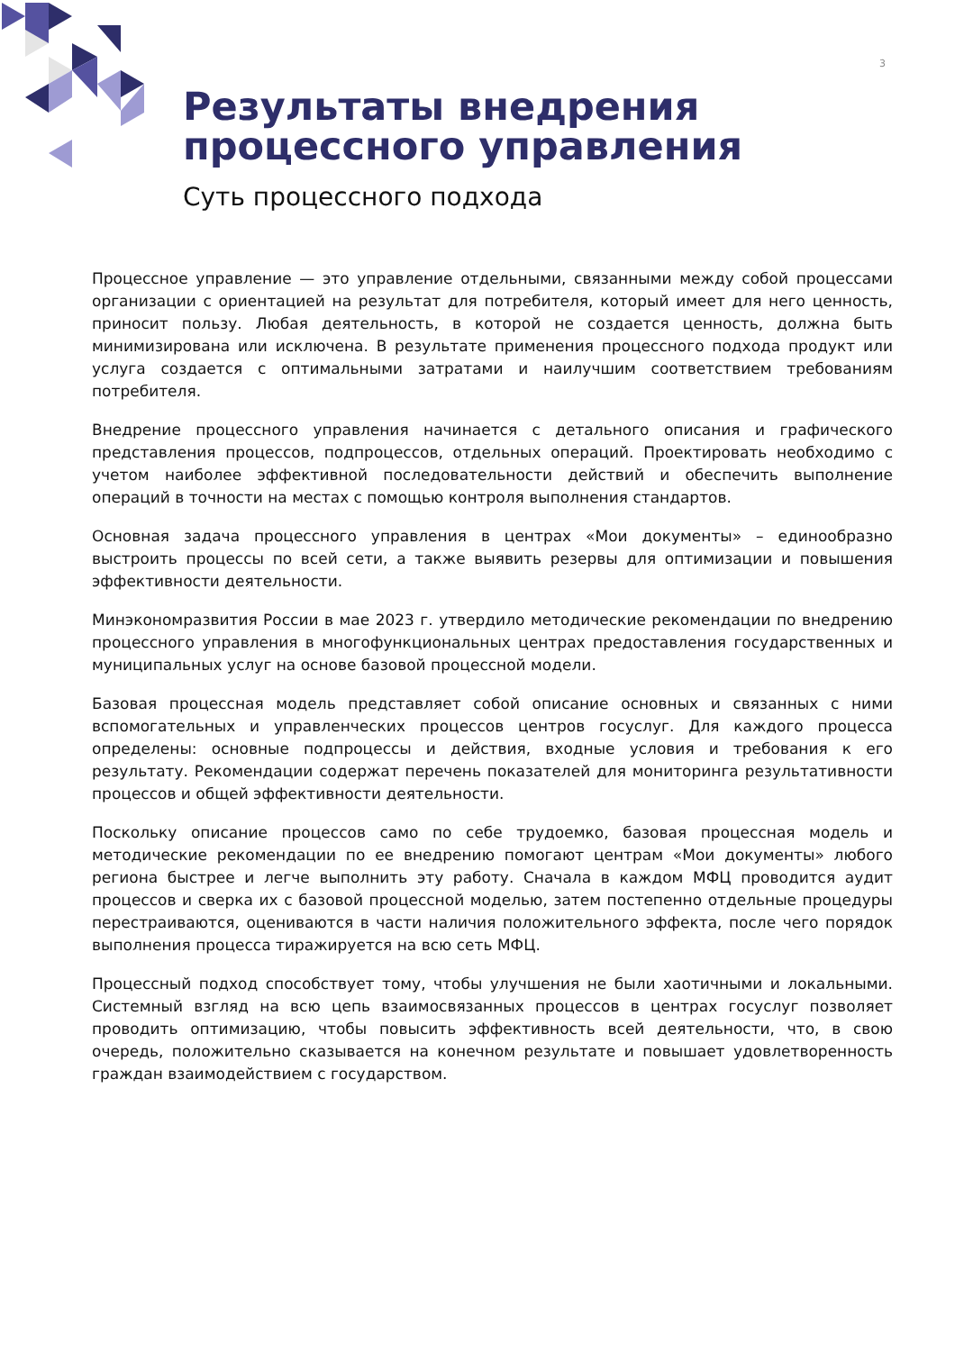3
Результаты внедрения
процессного управления
Суть процессного подхода
Процессное управление — это управление отдельными, связанными между собой процессами организации с ориентацией на результат для потребителя, который имеет для него ценность, приносит пользу. Любая деятельность, в которой не создается ценность, должна быть минимизирована или исключена. В результате применения процессного подхода продукт или услуга создается с оптимальными затратами и наилучшим соответствием требованиям потребителя.
Внедрение процессного управления начинается с детального описания и графического представления процессов, подпроцессов, отдельных операций. Проектировать необходимо с учетом наиболее эффективной последовательности действий и обеспечить выполнение операций в точности на местах с помощью контроля выполнения стандартов.
Основная задача процессного управления в центрах «Мои документы» – единообразно выстроить процессы по всей сети, а также выявить резервы для оптимизации и повышения эффективности деятельности.
Минэкономразвития России в мае 2023 г. утвердило методические рекомендации по внедрению процессного управления в многофункциональных центрах предоставления государственных и муниципальных услуг на основе базовой процессной модели.
Базовая процессная модель представляет собой описание основных и связанных с ними вспомогательных и управленческих процессов центров госуслуг. Для каждого процесса определены: основные подпроцессы и действия, входные условия и требования к его результату. Рекомендации содержат перечень показателей для мониторинга результативности процессов и общей эффективности деятельности.
Поскольку описание процессов само по себе трудоемко, базовая процессная модель и методические рекомендации по ее внедрению помогают центрам «Мои документы» любого региона быстрее и легче выполнить эту работу. Сначала в каждом МФЦ проводится аудит процессов и сверка их с базовой процессной моделью, затем постепенно отдельные процедуры перестраиваются, оцениваются в части наличия положительного эффекта, после чего порядок выполнения процесса тиражируется на всю сеть МФЦ.
Процессный подход способствует тому, чтобы улучшения не были хаотичными и локальными. Системный взгляд на всю цепь взаимосвязанных процессов в центрах госуслуг позволяет проводить оптимизацию, чтобы повысить эффективность всей деятельности, что, в свою очередь, положительно сказывается на конечном результате и повышает удовлетворенность граждан взаимодействием с государством.